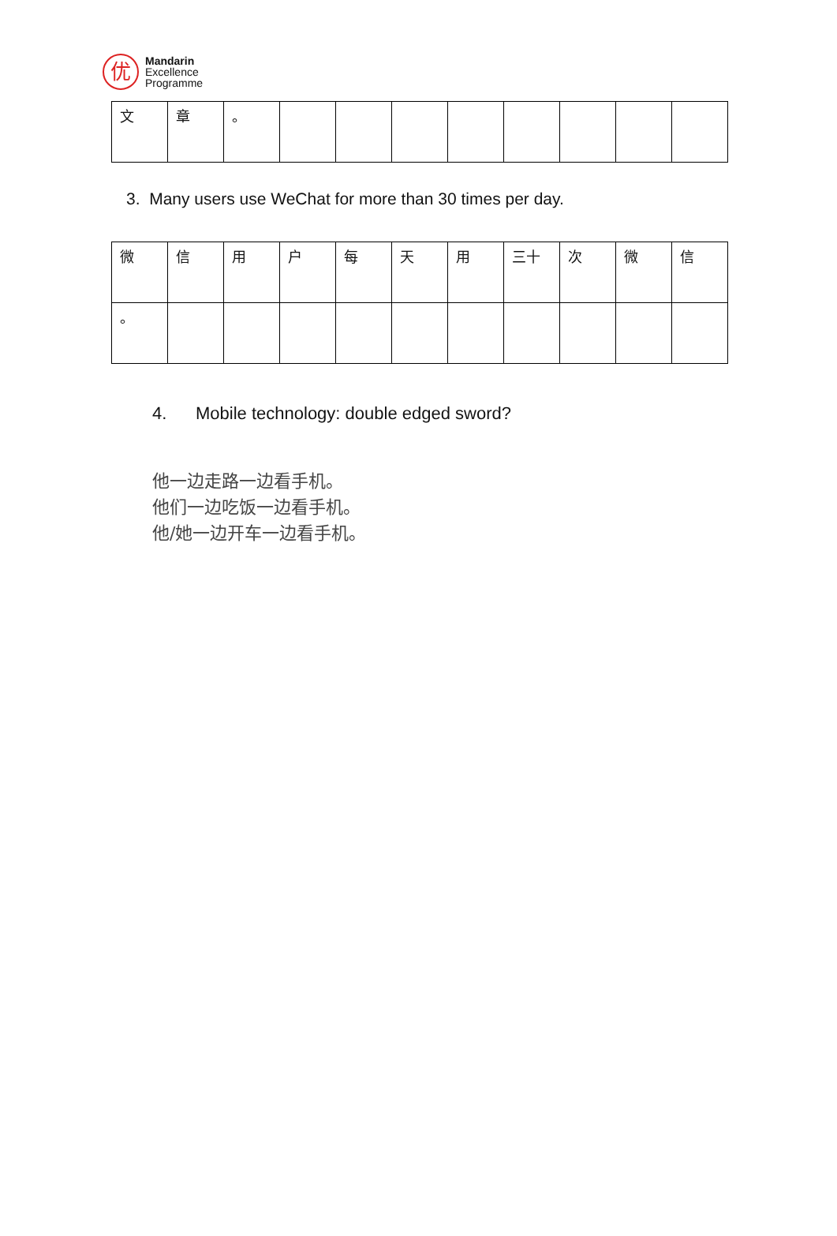优
Mandarin
Excellence
Programme
| 文 | 章 | 。 | | | | | | | | |
3. Many users use WeChat for more than 30 times per day.
| 微 | 信 | 用 | 户 | 每 | 天 | 用 | 三十 | 次 | 微 | 信 |
| 。 | | | | | | | | | | |
4. Mobile technology: double edged sword?
他一边走路一边看手机。
他们一边吃饭一边看手机。
他/她一边开车一边看手机。